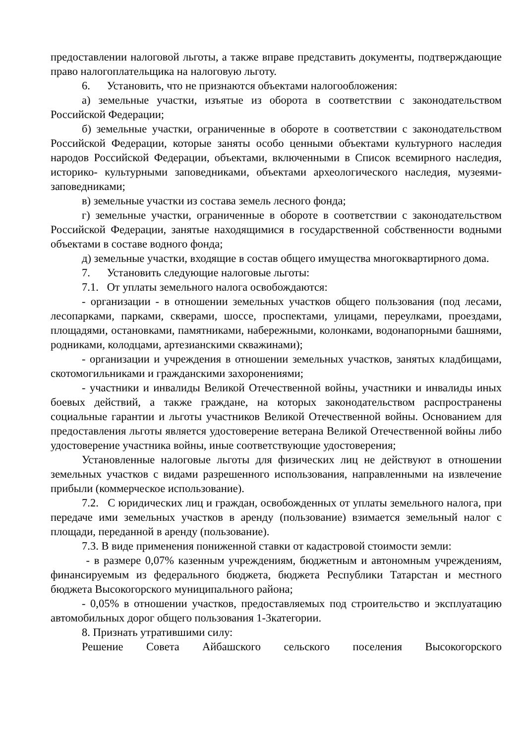предоставлении налоговой льготы, а также вправе представить документы, подтверждающие право налогоплательщика на налоговую льготу.
6. Установить, что не признаются объектами налогообложения:
а) земельные участки, изъятые из оборота в соответствии с законодательством Российской Федерации;
б) земельные участки, ограниченные в обороте в соответствии с законодательством Российской Федерации, которые заняты особо ценными объектами культурного наследия народов Российской Федерации, объектами, включенными в Список всемирного наследия, историко- культурными заповедниками, объектами археологического наследия, музеями-заповедниками;
в) земельные участки из состава земель лесного фонда;
г) земельные участки, ограниченные в обороте в соответствии с законодательством Российской Федерации, занятые находящимися в государственной собственности водными объектами в составе водного фонда;
д) земельные участки, входящие в состав общего имущества многоквартирного дома.
7. Установить следующие налоговые льготы:
7.1. От уплаты земельного налога освобождаются:
- организации - в отношении земельных участков общего пользования (под лесами, лесопарками, парками, скверами, шоссе, проспектами, улицами, переулками, проездами, площадями, остановками, памятниками, набережными, колонками, водонапорными башнями, родниками, колодцами, артезианскими скважинами);
- организации и учреждения в отношении земельных участков, занятых кладбищами, скотомогильниками и гражданскими захоронениями;
- участники и инвалиды Великой Отечественной войны, участники и инвалиды иных боевых действий, а также граждане, на которых законодательством распространены социальные гарантии и льготы участников Великой Отечественной войны. Основанием для предоставления льготы является удостоверение ветерана Великой Отечественной войны либо удостоверение участника войны, иные соответствующие удостоверения;
Установленные налоговые льготы для физических лиц не действуют в отношении земельных участков с видами разрешенного использования, направленными на извлечение прибыли (коммерческое использование).
7.2. С юридических лиц и граждан, освобожденных от уплаты земельного налога, при передаче ими земельных участков в аренду (пользование) взимается земельный налог с площади, переданной в аренду (пользование).
7.3. В виде применения пониженной ставки от кадастровой стоимости земли:
- в размере 0,07% казенным учреждениям, бюджетным и автономным учреждениям, финансируемым из федерального бюджета, бюджета Республики Татарстан и местного бюджета Высокогорского муниципального района;
- 0,05% в отношении участков, предоставляемых под строительство и эксплуатацию автомобильных дорог общего пользования 1-3категории.
8. Признать утратившими силу:
Решение Совета Айбашского сельского поселения Высокогорского